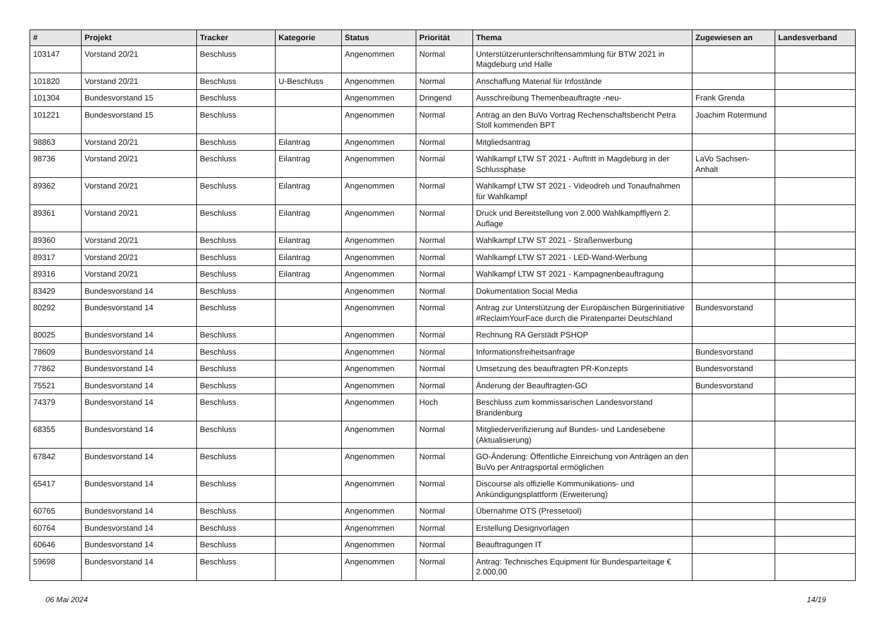| # | Projekt | Tracker | Kategorie | Status | Priorität | Thema | Zugewiesen an | Landesverband |
| --- | --- | --- | --- | --- | --- | --- | --- | --- |
| 103147 | Vorstand 20/21 | Beschluss | | Angenommen | Normal | Unterstützerunterschriftensammlung für BTW 2021 in Magdeburg und Halle | | |
| 101820 | Vorstand 20/21 | Beschluss | U-Beschluss | Angenommen | Normal | Anschaffung Material für Infostände | | |
| 101304 | Bundesvorstand 15 | Beschluss | | Angenommen | Dringend | Ausschreibung Themenbeauftragte -neu- | Frank Grenda | |
| 101221 | Bundesvorstand 15 | Beschluss | | Angenommen | Normal | Antrag an den BuVo Vortrag Rechenschaftsbericht Petra Stoll kommenden BPT | Joachim Rotermund | |
| 98863 | Vorstand 20/21 | Beschluss | Eilantrag | Angenommen | Normal | Mitgliedsantrag | | |
| 98736 | Vorstand 20/21 | Beschluss | Eilantrag | Angenommen | Normal | Wahlkampf LTW ST 2021 - Auftritt in Magdeburg in der Schlussphase | LaVo Sachsen-Anhalt | |
| 89362 | Vorstand 20/21 | Beschluss | Eilantrag | Angenommen | Normal | Wahlkampf LTW ST 2021 - Videodreh und Tonaufnahmen für Wahlkampf | | |
| 89361 | Vorstand 20/21 | Beschluss | Eilantrag | Angenommen | Normal | Druck und Bereitstellung von 2.000 Wahlkampfflyern 2. Auflage | | |
| 89360 | Vorstand 20/21 | Beschluss | Eilantrag | Angenommen | Normal | Wahlkampf LTW ST 2021 - Straßenwerbung | | |
| 89317 | Vorstand 20/21 | Beschluss | Eilantrag | Angenommen | Normal | Wahlkampf LTW ST 2021 - LED-Wand-Werbung | | |
| 89316 | Vorstand 20/21 | Beschluss | Eilantrag | Angenommen | Normal | Wahlkampf LTW ST 2021 - Kampagnenbeauftragung | | |
| 83429 | Bundesvorstand 14 | Beschluss | | Angenommen | Normal | Dokumentation Social Media | | |
| 80292 | Bundesvorstand 14 | Beschluss | | Angenommen | Normal | Antrag zur Unterstützung der Europäischen Bürgerinitiative #ReclaimYourFace durch die Piratenpartei Deutschland | Bundesvorstand | |
| 80025 | Bundesvorstand 14 | Beschluss | | Angenommen | Normal | Rechnung RA Gerstädt PSHOP | | |
| 78609 | Bundesvorstand 14 | Beschluss | | Angenommen | Normal | Informationsfreiheitsanfrage | Bundesvorstand | |
| 77862 | Bundesvorstand 14 | Beschluss | | Angenommen | Normal | Umsetzung des beauftragten PR-Konzepts | Bundesvorstand | |
| 75521 | Bundesvorstand 14 | Beschluss | | Angenommen | Normal | Änderung der Beauftragten-GO | Bundesvorstand | |
| 74379 | Bundesvorstand 14 | Beschluss | | Angenommen | Hoch | Beschluss zum kommissarischen Landesvorstand Brandenburg | | |
| 68355 | Bundesvorstand 14 | Beschluss | | Angenommen | Normal | Mitgliederverifizierung auf Bundes- und Landesebene (Aktualisierung) | | |
| 67842 | Bundesvorstand 14 | Beschluss | | Angenommen | Normal | GO-Änderung: Öffentliche Einreichung von Anträgen an den BuVo per Antragsportal ermöglichen | | |
| 65417 | Bundesvorstand 14 | Beschluss | | Angenommen | Normal | Discourse als offizielle Kommunikations- und Ankündigungsplattform (Erweiterung) | | |
| 60765 | Bundesvorstand 14 | Beschluss | | Angenommen | Normal | Übernahme OTS (Pressetool) | | |
| 60764 | Bundesvorstand 14 | Beschluss | | Angenommen | Normal | Erstellung Designvorlagen | | |
| 60646 | Bundesvorstand 14 | Beschluss | | Angenommen | Normal | Beauftragungen IT | | |
| 59698 | Bundesvorstand 14 | Beschluss | | Angenommen | Normal | Antrag: Technisches Equipment für Bundesparteitage € 2.000,00 | | |
06 Mai 2024 14/19